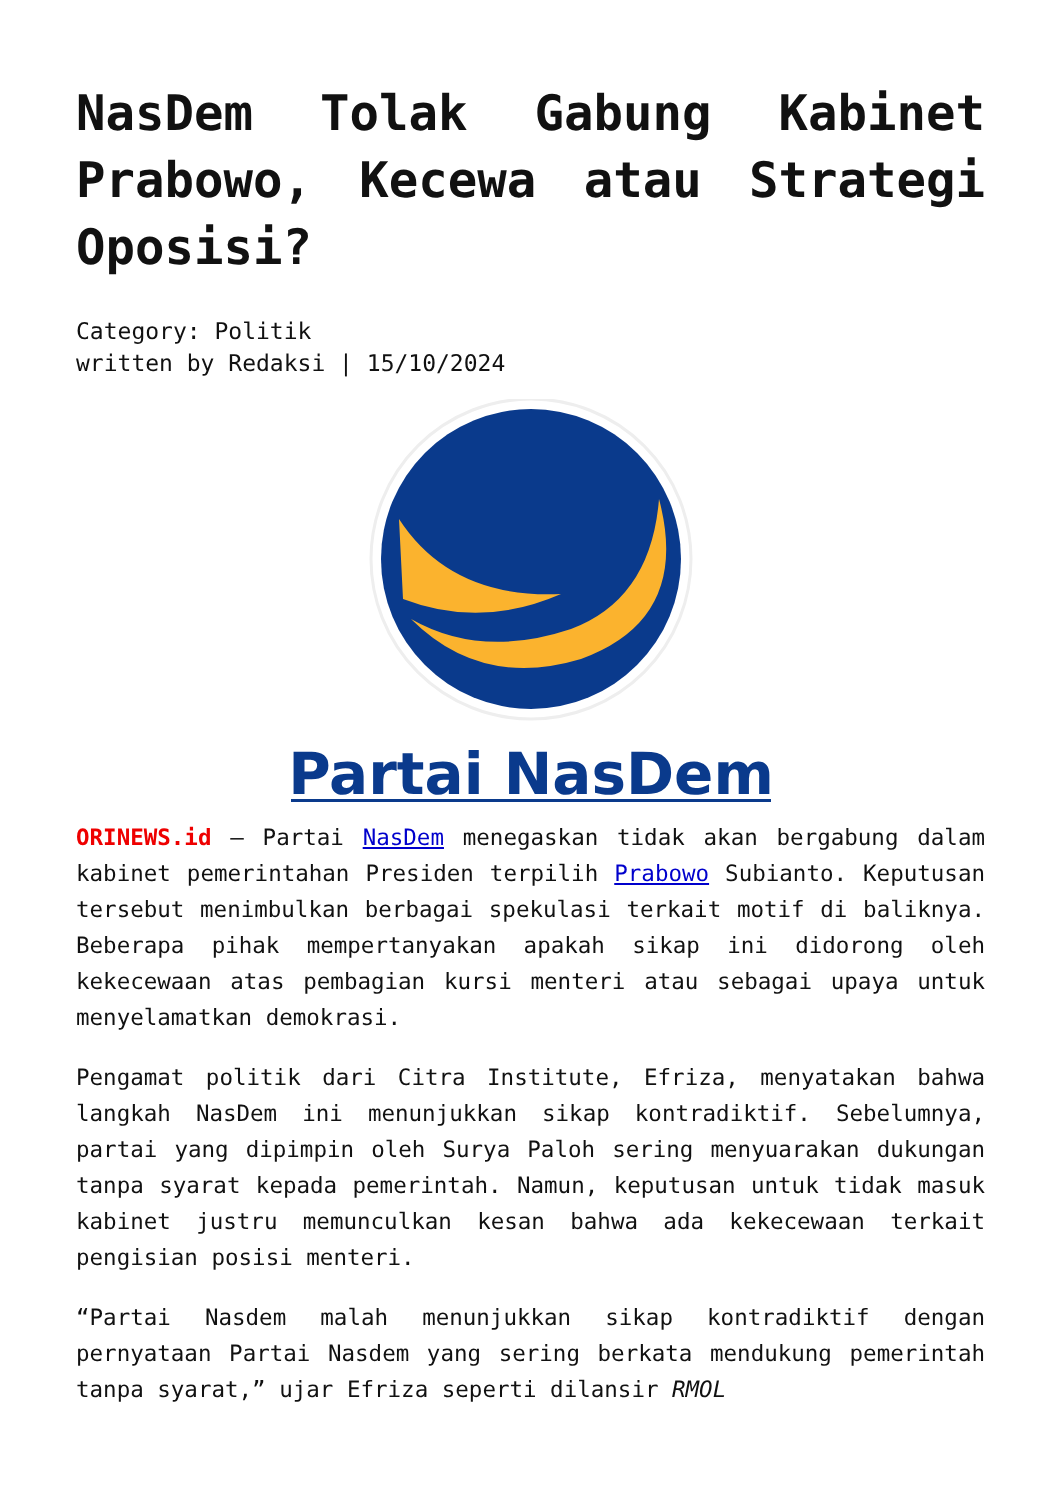NasDem Tolak Gabung Kabinet Prabowo, Kecewa atau Strategi Oposisi?
Category: Politik
written by Redaksi | 15/10/2024
Partai NasDem
ORINEWS.id – Partai NasDem menegaskan tidak akan bergabung dalam kabinet pemerintahan Presiden terpilih Prabowo Subianto. Keputusan tersebut menimbulkan berbagai spekulasi terkait motif di baliknya. Beberapa pihak mempertanyakan apakah sikap ini didorong oleh kekecewaan atas pembagian kursi menteri atau sebagai upaya untuk menyelamatkan demokrasi.
Pengamat politik dari Citra Institute, Efriza, menyatakan bahwa langkah NasDem ini menunjukkan sikap kontradiktif. Sebelumnya, partai yang dipimpin oleh Surya Paloh sering menyuarakan dukungan tanpa syarat kepada pemerintah. Namun, keputusan untuk tidak masuk kabinet justru memunculkan kesan bahwa ada kekecewaan terkait pengisian posisi menteri.
“Partai Nasdem malah menunjukkan sikap kontradiktif dengan pernyataan Partai Nasdem yang sering berkata mendukung pemerintah tanpa syarat,” ujar Efriza seperti dilansir RMOL